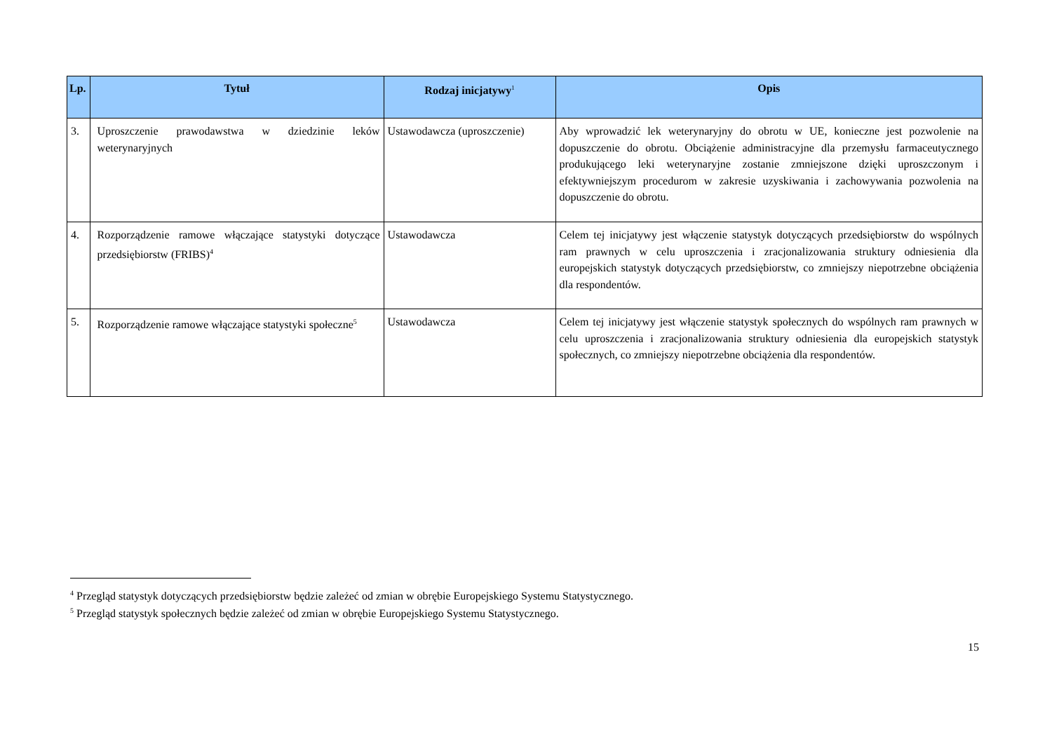| Lp. | Tytuł | Rodzaj inicjatywy<sup>1</sup> | Opis |
| --- | --- | --- | --- |
| 3. | Uproszczenie prawodawstwa w dziedzinie leków weterynaryjnych | Ustawodawcza (uproszczenie) | Aby wprowadzić lek weterynaryjny do obrotu w UE, konieczne jest pozwolenie na dopuszczenie do obrotu. Obciążenie administracyjne dla przemysłu farmaceutycznego produkującego leki weterynaryjne zostanie zmniejszone dzięki uproszczonym i efektywniejszym procedurom w zakresie uzyskiwania i zachowywania pozwolenia na dopuszczenie do obrotu. |
| 4. | Rozporządzenie ramowe włączające statystyki dotyczące przedsiębiorstw (FRIBS)<sup>4</sup> | Ustawodawcza | Celem tej inicjatywy jest włączenie statystyk dotyczących przedsiębiorstw do wspólnych ram prawnych w celu uproszczenia i zracjonalizowania struktury odniesienia dla europejskich statystyk dotyczących przedsiębiorstw, co zmniejszy niepotrzebne obciążenia dla respondentów. |
| 5. | Rozporządzenie ramowe włączające statystyki społeczne<sup>5</sup> | Ustawodawcza | Celem tej inicjatywy jest włączenie statystyk społecznych do wspólnych ram prawnych w celu uproszczenia i zracjonalizowania struktury odniesienia dla europejskich statystyk społecznych, co zmniejszy niepotrzebne obciążenia dla respondentów. |
<sup>4</sup> Przegląd statystyk dotyczących przedsiębiorstw będzie zależeć od zmian w obrębie Europejskiego Systemu Statystycznego.
<sup>5</sup> Przegląd statystyk społecznych będzie zależeć od zmian w obrębie Europejskiego Systemu Statystycznego.
15